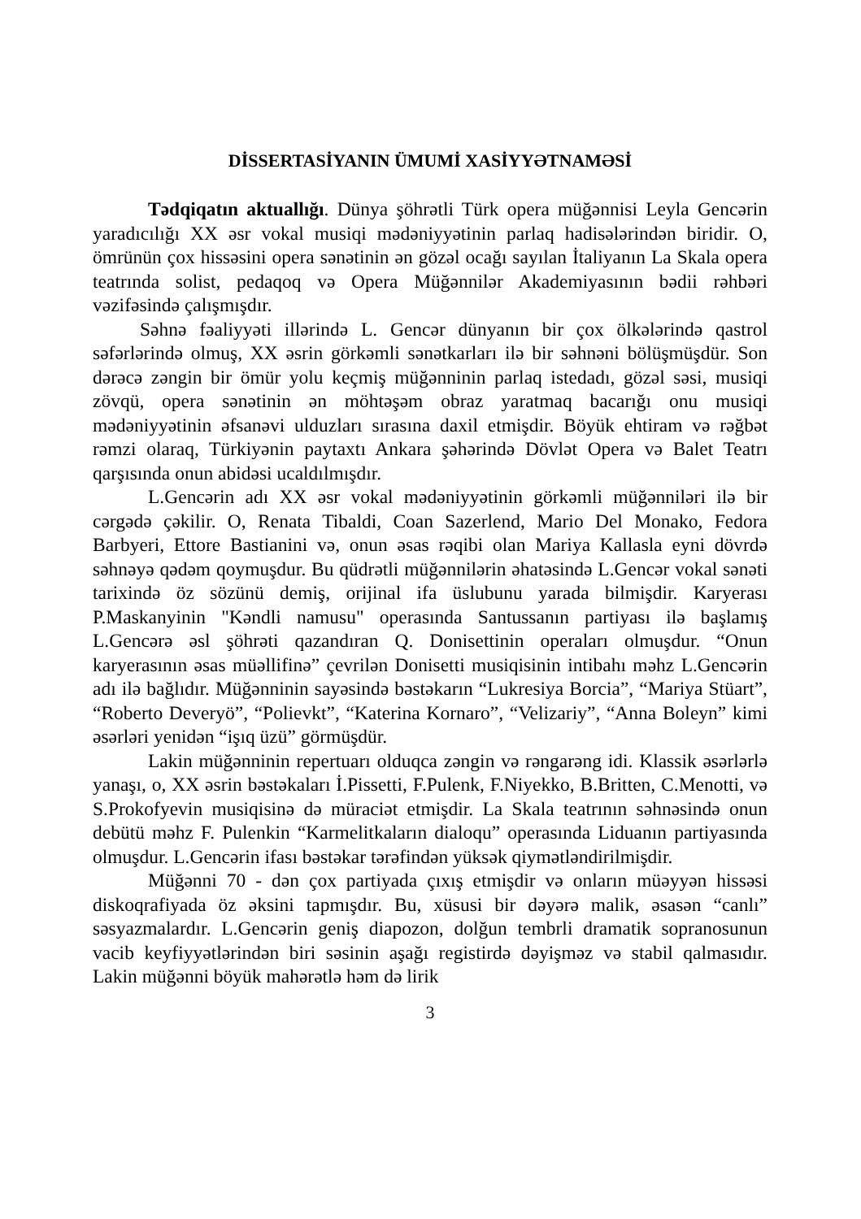DİSSERTASİYANIN ÜMUMİ XASİYYƏTNAMƏSİ
Tədqiqatın aktuallığı. Dünya şöhrətli Türk opera müğənnisi Leyla Gencərin yaradıcılığı XX əsr vokal musiqi mədəniyyətinin parlaq hadisələrindən biridir. O, ömrünün çox hissəsini opera sənətinin ən gözəl ocağı sayılan İtaliyanın La Skala opera teatrında solist, pedaqoq və Opera Müğənnilər Akademiyasının bədii rəhbəri vəzifəsində çalışmışdır.
Səhnə fəaliyyəti illərində L. Gencər dünyanın bir çox ölkələrində qastrol səfərlərində olmuş, XX əsrin görkəmli sənətkarları ilə bir səhnəni bölüşmüşdür. Son dərəcə zəngin bir ömür yolu keçmiş müğənninin parlaq istedadı, gözəl səsi, musiqi zövqü, opera sənətinin ən möhtəşəm obraz yaratmaq bacarığı onu musiqi mədəniyyətinin əfsanəvi ulduzları sırasına daxil etmişdir. Böyük ehtiram və rəğbət rəmzi olaraq, Türkiyənin paytaxtı Ankara şəhərində Dövlət Opera və Balet Teatrı qarşısında onun abidəsi ucaldılmışdır.
L.Gencərin adı XX əsr vokal mədəniyyətinin görkəmli müğənniləri ilə bir cərgədə çəkilir. O, Renata Tibaldi, Coan Sazerlend, Mario Del Monako, Fedora Barbyeri, Ettore Bastianini və, onun əsas rəqibi olan Mariya Kallasla eyni dövrdə səhnəyə qədəm qoymuşdur. Bu qüdrətli müğənnilərin əhatəsində L.Gencər vokal sənəti tarixində öz sözünü demiş, orijinal ifa üslubunu yarada bilmişdir. Karyerası P.Maskanyinin "Kəndli namusu" operasında Santussanın partiyası ilə başlamış L.Gencərə əsl şöhrəti qazandıran Q. Donisettinin operaları olmuşdur. “Onun karyerasının əsas müəllifinə” çevrilən Donisetti musiqisinin intibahı məhz L.Gencərin adı ilə bağlıdır. Müğənninin sayəsində bəstəkarın “Lukresiya Borcia”, “Mariya Stüart”, “Roberto Deveryö”, “Polievkt”, “Katerina Kornaro”, “Velizariy”, “Anna Boleyn” kimi əsərləri yenidən “işıq üzü” görmüşdür.
Lakin müğənninin repertuarı olduqca zəngin və rəngarəng idi. Klassik əsərlərlə yanaşı, o, XX əsrin bəstəkaları İ.Pissetti, F.Pulenk, F.Niyekko, B.Britten, C.Menotti, və S.Prokofyevin musiqisinə də müraciət etmişdir. La Skala teatrının səhnəsində onun debütü məhz F. Pulenkin “Karmelitkaların dialoqu” operasında Liduanın partiyasında olmuşdur. L.Gencərin ifası bəstəkar tərəfindən yüksək qiymətləndirilmişdir.
Müğənni 70 - dən çox partiyada çıxış etmişdir və onların müəyyən hissəsi diskoqrafiyada öz əksini tapmışdır. Bu, xüsusi bir dəyərə malik, əsasən “canlı” səsyazmalardır. L.Gencərin geniş diapozon, dolğun tembrli dramatik sopranosunun vacib keyfiyyətlərindən biri səsinin aşağı registirdə dəyişməz və stabil qalmasıdır. Lakin müğənni böyük mahərətlə həm də lirik
3